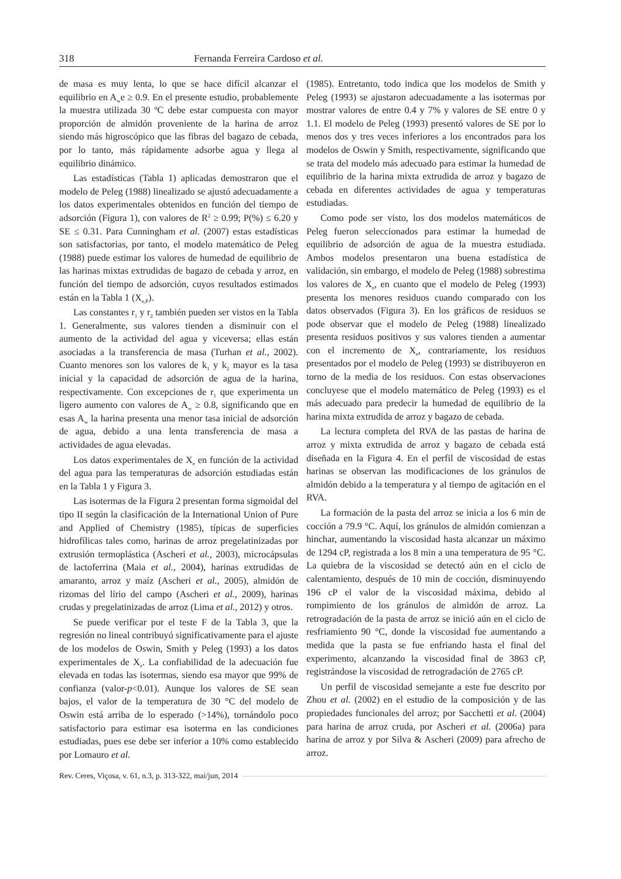318 Fernanda Ferreira Cardoso et al.
de masa es muy lenta, lo que se hace difícil alcanzar el equilibrio en A<sub>w</sub>e ≥ 0.9. En el presente estudio, probablemente la muestra utilizada 30 ºC debe estar compuesta con mayor proporción de almidón proveniente de la harina de arroz siendo más higroscópico que las fibras del bagazo de cebada, por lo tanto, más rápidamente adsorbe agua y llega al equilibrio dinámico.
Las estadísticas (Tabla 1) aplicadas demostraron que el modelo de Peleg (1988) linealizado se ajustó adecuadamente a los datos experimentales obtenidos en función del tiempo de adsorción (Figura 1), con valores de R<sup>2</sup> ≥ 0.99; P(%) ≤ 6.20 y SE ≤ 0.31. Para Cunningham et al. (2007) estas estadísticas son satisfactorias, por tanto, el modelo matemático de Peleg (1988) puede estimar los valores de humedad de equilibrio de las harinas mixtas extrudidas de bagazo de cebada y arroz, en función del tiempo de adsorción, cuyos resultados estimados están en la Tabla 1 (X<sub>e,P</sub>).
Las constantes r<sub>1</sub> y r<sub>2</sub> también pueden ser vistos en la Tabla 1. Generalmente, sus valores tienden a disminuir con el aumento de la actividad del agua y viceversa; ellas están asociadas a la transferencia de masa (Turhan et al., 2002). Cuanto menores son los valores de k<sub>1</sub> y k<sub>2</sub> mayor es la tasa inicial y la capacidad de adsorción de agua de la harina, respectivamente. Con excepciones de r<sub>1</sub> que experimenta un ligero aumento con valores de A<sub>w</sub> ≥ 0.8, significando que en esas A<sub>w</sub> la harina presenta una menor tasa inicial de adsorción de agua, debido a una lenta transferencia de masa a actividades de agua elevadas.
Los datos experimentales de X<sub>e</sub> en función de la actividad del agua para las temperaturas de adsorción estudiadas están en la Tabla 1 y Figura 3.
Las isotermas de la Figura 2 presentan forma sigmoidal del tipo II según la clasificación de la International Union of Pure and Applied of Chemistry (1985), típicas de superficies hidrofílicas tales como, harinas de arroz pregelatinizadas por extrusión termoplástica (Ascheri et al., 2003), microcápsulas de lactoferrina (Maia et al., 2004), harinas extrudidas de amaranto, arroz y maíz (Ascheri et al., 2005), almidón de rizomas del lírio del campo (Ascheri et al., 2009), harinas crudas y pregelatinizadas de arroz (Lima et al., 2012) y otros.
Se puede verificar por el teste F de la Tabla 3, que la regresión no lineal contribuyó significativamente para el ajuste de los modelos de Oswin, Smith y Peleg (1993) a los datos experimentales de X<sub>e</sub>. La confiabilidad de la adecuación fue elevada en todas las isotermas, siendo esa mayor que 99% de confianza (valor-p<0.01). Aunque los valores de SE sean bajos, el valor de la temperatura de 30 °C del modelo de Oswin está arriba de lo esperado (>14%), tornándolo poco satisfactorio para estimar esa isoterma en las condiciones estudiadas, pues ese debe ser inferior a 10% como establecido por Lomauro et al.
(1985). Entretanto, todo indica que los modelos de Smith y Peleg (1993) se ajustaron adecuadamente a las isotermas por mostrar valores de entre 0.4 y 7% y valores de SE entre 0 y 1.1. El modelo de Peleg (1993) presentó valores de SE por lo menos dos y tres veces inferiores a los encontrados para los modelos de Oswin y Smith, respectivamente, significando que se trata del modelo más adecuado para estimar la humedad de equilibrio de la harina mixta extrudida de arroz y bagazo de cebada en diferentes actividades de agua y temperaturas estudiadas.
Como pode ser visto, los dos modelos matemáticos de Peleg fueron seleccionados para estimar la humedad de equilibrio de adsorción de agua de la muestra estudiada. Ambos modelos presentaron una buena estadística de validación, sin embargo, el modelo de Peleg (1988) sobrestima los valores de X<sub>e</sub>, en cuanto que el modelo de Peleg (1993) presenta los menores residuos cuando comparado con los datos observados (Figura 3). En los gráficos de residuos se pode observar que el modelo de Peleg (1988) linealizado presenta residuos positivos y sus valores tienden a aumentar con el incremento de X<sub>e</sub>, contrariamente, los residuos presentados por el modelo de Peleg (1993) se distribuyeron en torno de la media de los residuos. Con estas observaciones concluyese que el modelo matemático de Peleg (1993) es el más adecuado para predecir la humedad de equilibrio de la harina mixta extrudida de arroz y bagazo de cebada.
La lectura completa del RVA de las pastas de harina de arroz y mixta extrudida de arroz y bagazo de cebada está diseñada en la Figura 4. En el perfil de viscosidad de estas harinas se observan las modificaciones de los gránulos de almidón debido a la temperatura y al tiempo de agitación en el RVA.
La formación de la pasta del arroz se inicia a los 6 min de cocción a 79.9 °C. Aquí, los gránulos de almidón comienzan a hinchar, aumentando la viscosidad hasta alcanzar un máximo de 1294 cP, registrada a los 8 min a una temperatura de 95 °C. La quiebra de la viscosidad se detectó aún en el ciclo de calentamiento, después de 10 min de cocción, disminuyendo 196 cP el valor de la viscosidad máxima, debido al rompimiento de los gránulos de almidón de arroz. La retrogradación de la pasta de arroz se inició aún en el ciclo de resfriamiento 90 °C, donde la viscosidad fue aumentando a medida que la pasta se fue enfriando hasta el final del experimento, alcanzando la viscosidad final de 3863 cP, registrándose la viscosidad de retrogradación de 2765 cP.
Un perfil de viscosidad semejante a este fue descrito por Zhou et al. (2002) en el estudio de la composición y de las propiedades funcionales del arroz; por Sacchetti et al. (2004) para harina de arroz cruda, por Ascheri et al. (2006a) para harina de arroz y por Silva & Ascheri (2009) para afrecho de arroz.
Rev. Ceres, Viçosa, v. 61, n.3, p. 313-322, mai/jun, 2014